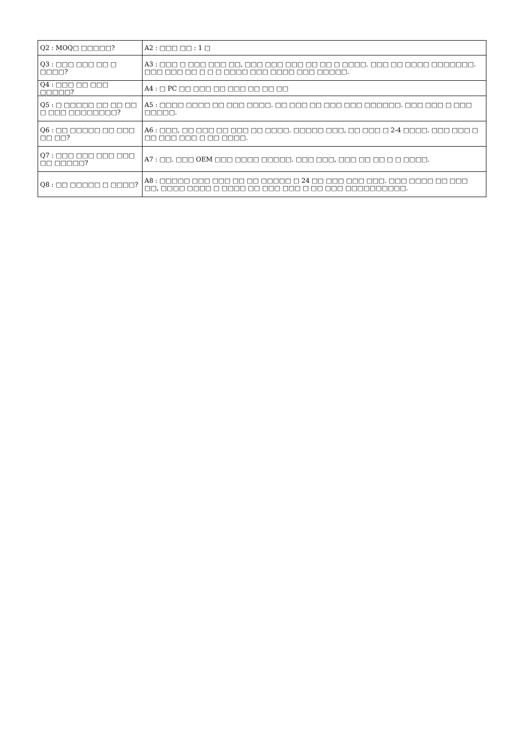| Q2 : MOQ□ □□□□□? | A2 : □□□ □□ : 1 □ |
| Q3 : □□□ □□□ □□ □ □□□□? | A3 : □□□ □ □□□ □□□ □□, □□□ □□□ □□□ □□ □□ □ □□□□. □□□ □□ □□□□ □□□□□□□. □□□ □□□ □□ □ □ □ □□□□ □□□ □□□□ □□□ □□□□□. |
| Q4 : □□□ □□ □□□ □□□□□? | A4 : □ PC □□ □□□ □□ □□□ □□ □□ □□ |
| Q5 : □ □□□□□ □□ □□ □□ □ □□□ □□□□□□□□? | A5 : □□□□ □□□□ □□ □□□ □□□□. □□ □□□ □□ □□□ □□□ □□□□□□. □□□ □□□ □ □□□ □□□□□. |
| Q6 : □□ □□□□□ □□ □□□ □□ □□? | A6 : □□□, □□ □□□ □□ □□□ □□ □□□□. □□□□□ □□□, □□ □□□ □ 2-4 □□□□. □□□ □□□ □ □□ □□□ □□□ □ □□ □□□□. |
| Q7 : □□□ □□□ □□□ □□□ □□ □□□□□? | A7 : □□. □□□ OEM □□□ □□□□ □□□□□. □□□ □□□, □□□ □□ □□ □ □ □□□□. |
| Q8 : □□ □□□□□ □ □□□□? | A8 : □□□□□ □□□ □□□ □□ □□ □□□□□ □ 24 □□ □□□ □□□ □□□. □□□ □□□□ □□ □□□ □□, □□□□ □□□□ □ □□□□ □□ □□□ □□□ □ □□ □□□ □□□□□□□□□□. |